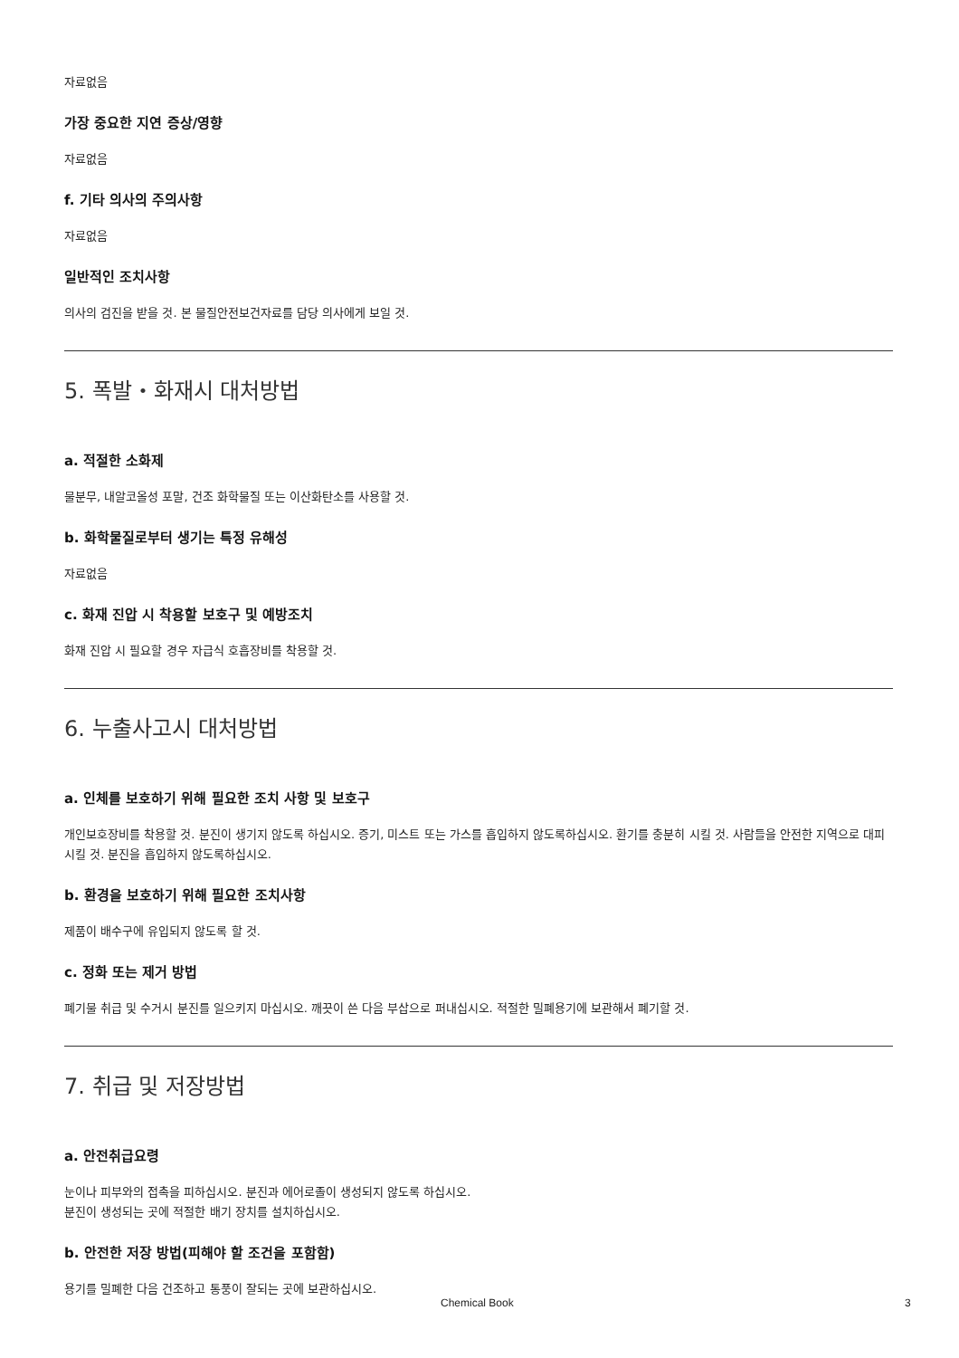자료없음
가장 중요한 지연 증상/영향
자료없음
f. 기타 의사의 주의사항
자료없음
일반적인 조치사항
의사의 검진을 받을 것. 본 물질안전보건자료를 담당 의사에게 보일 것.
5. 폭발・화재시 대처방법
a. 적절한 소화제
물분무, 내알코올성 포말, 건조 화학물질 또는 이산화탄소를 사용할 것.
b. 화학물질로부터 생기는 특정 유해성
자료없음
c. 화재 진압 시 착용할 보호구 및 예방조치
화재 진압 시 필요할 경우 자급식 호흡장비를 착용할 것.
6. 누출사고시 대처방법
a. 인체를 보호하기 위해 필요한 조치 사항 및 보호구
개인보호장비를 착용할 것. 분진이 생기지 않도록 하십시오. 증기, 미스트 또는 가스를 흡입하지 않도록하십시오. 환기를 충분히 시킬 것. 사람들을 안전한 지역으로 대피시킬 것. 분진을 흡입하지 않도록하십시오.
b. 환경을 보호하기 위해 필요한 조치사항
제품이 배수구에 유입되지 않도록 할 것.
c. 정화 또는 제거 방법
폐기물 취급 및 수거시 분진를 일으키지 마십시오. 깨끗이 쓴 다음 부삽으로 퍼내십시오. 적절한 밀폐용기에 보관해서 폐기할 것.
7. 취급 및 저장방법
a. 안전취급요령
눈이나 피부와의 접촉을 피하십시오. 분진과 에어로졸이 생성되지 않도록 하십시오.
분진이 생성되는 곳에 적절한 배기 장치를 설치하십시오.
b. 안전한 저장 방법(피해야 할 조건을 포함함)
용기를 밀폐한 다음 건조하고 통풍이 잘되는 곳에 보관하십시오.
Chemical Book 3